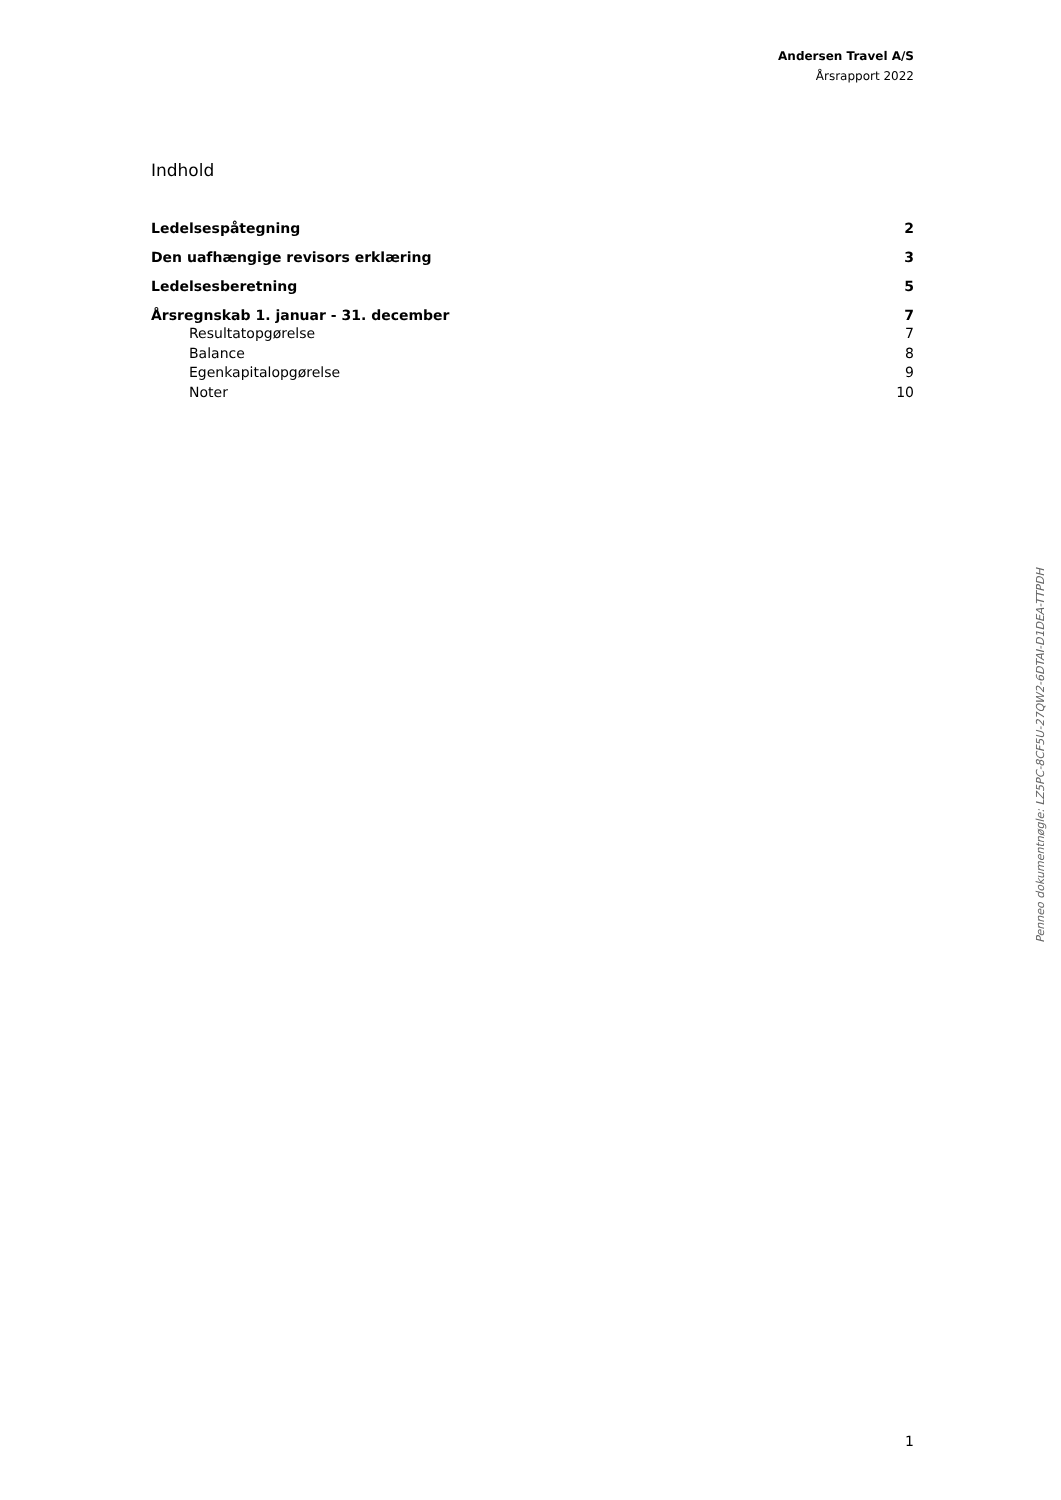Andersen Travel A/S
Årsrapport 2022
Indhold
Ledelsespåtegning 2
Den uafhængige revisors erklæring 3
Ledelsesberetning 5
Årsregnskab 1. januar - 31. december 7
Resultatopgørelse 7
Balance 8
Egenkapitalopgørelse 9
Noter 10
Penneo dokumentnøgle: LZ5PC-8CF5U-27QW2-6DTAI-D1DEA-TTPDH
1